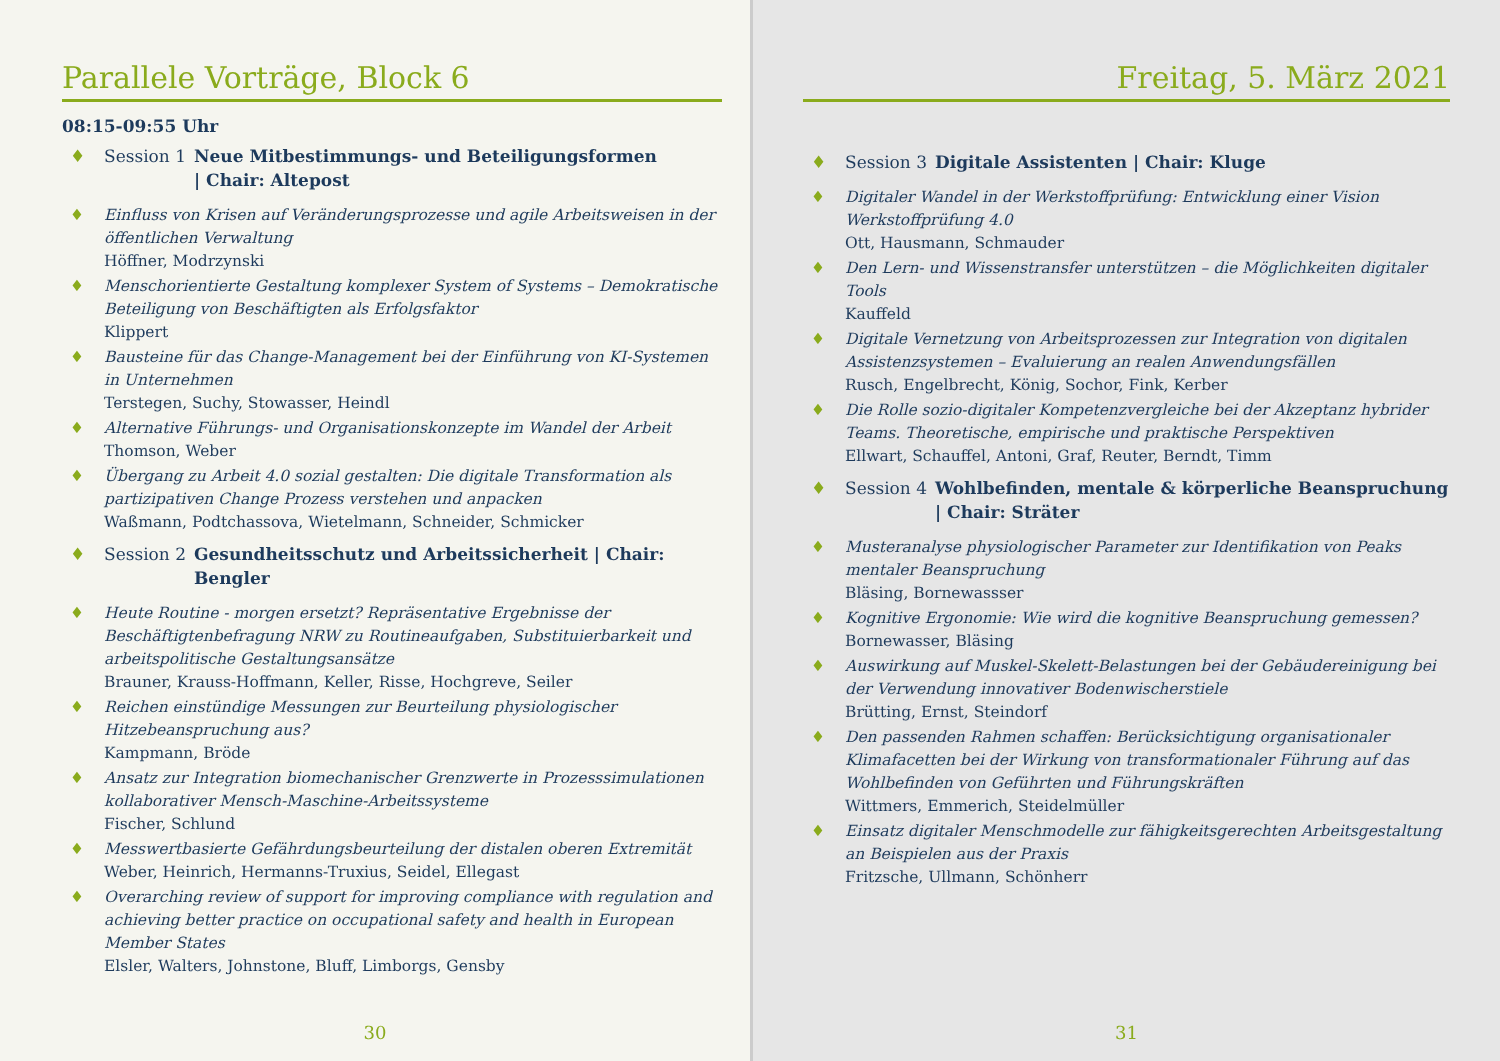Parallele Vorträge, Block 6
08:15-09:55 Uhr
♦ Session 1 Neue Mitbestimmungs- und Beteiligungsformen
| Chair: Altepost
♦ Einfluss von Krisen auf Veränderungsprozesse und agile Arbeitsweisen in der öffentlichen Verwaltung
Höffner, Modrzynski
♦ Menschorientierte Gestaltung komplexer System of Systems – Demokratische Beteiligung von Beschäftigten als Erfolgsfaktor
Klippert
♦ Bausteine für das Change-Management bei der Einführung von KI-Systemen in Unternehmen
Terstegen, Suchy, Stowasser, Heindl
♦ Alternative Führungs- und Organisationskonzepte im Wandel der Arbeit
Thomson, Weber
♦ Übergang zu Arbeit 4.0 sozial gestalten: Die digitale Transformation als partizipativen Change Prozess verstehen und anpacken
Waßmann, Podtchassova, Wietelmann, Schneider, Schmicker
♦ Session 2 Gesundheitsschutz und Arbeitssicherheit | Chair: Bengler
♦ Heute Routine - morgen ersetzt? Repräsentative Ergebnisse der Beschäftigtenbefragung NRW zu Routineaufgaben, Substituierbarkeit und arbeitspolitische Gestaltungsansätze
Brauner, Krauss-Hoffmann, Keller, Risse, Hochgreve, Seiler
♦ Reichen einstündige Messungen zur Beurteilung physiologischer Hitzebeanspruchung aus?
Kampmann, Bröde
♦ Ansatz zur Integration biomechanischer Grenzwerte in Prozesssimulationen kollaborativer Mensch-Maschine-Arbeitssysteme
Fischer, Schlund
♦ Messwertbasierte Gefährdungsbeurteilung der distalen oberen Extremität
Weber, Heinrich, Hermanns-Truxius, Seidel, Ellegast
♦ Overarching review of support for improving compliance with regulation and achieving better practice on occupational safety and health in European Member States
Elsler, Walters, Johnstone, Bluff, Limborgs, Gensby
30
Freitag, 5. März 2021
♦ Session 3 Digitale Assistenten | Chair: Kluge
♦ Digitaler Wandel in der Werkstoffprüfung: Entwicklung einer Vision Werkstoffprüfung 4.0
Ott, Hausmann, Schmauder
♦ Den Lern- und Wissenstransfer unterstützen – die Möglichkeiten digitaler Tools
Kauffeld
♦ Digitale Vernetzung von Arbeitsprozessen zur Integration von digitalen Assistenzsystemen – Evaluierung an realen Anwendungsfällen
Rusch, Engelbrecht, König, Sochor, Fink, Kerber
♦ Die Rolle sozio-digitaler Kompetenzvergleiche bei der Akzeptanz hybrider Teams. Theoretische, empirische und praktische Perspektiven
Ellwart, Schauffel, Antoni, Graf, Reuter, Berndt, Timm
♦ Session 4 Wohlbefinden, mentale & körperliche Beanspruchung
| Chair: Sträter
♦ Musteranalyse physiologischer Parameter zur Identifikation von Peaks mentaler Beanspruchung
Bläsing, Bornewassser
♦ Kognitive Ergonomie: Wie wird die kognitive Beanspruchung gemessen?
Bornewasser, Bläsing
♦ Auswirkung auf Muskel-Skelett-Belastungen bei der Gebäudereinigung bei der Verwendung innovativer Bodenwischerstiele
Brütting, Ernst, Steindorf
♦ Den passenden Rahmen schaffen: Berücksichtigung organisationaler Klimafacetten bei der Wirkung von transformationaler Führung auf das Wohlbefinden von Geführten und Führungskräften
Wittmers, Emmerich, Steidelmüller
♦ Einsatz digitaler Menschmodelle zur fähigkeitsgerechten Arbeitsgestaltung an Beispielen aus der Praxis
Fritzsche, Ullmann, Schönherr
31